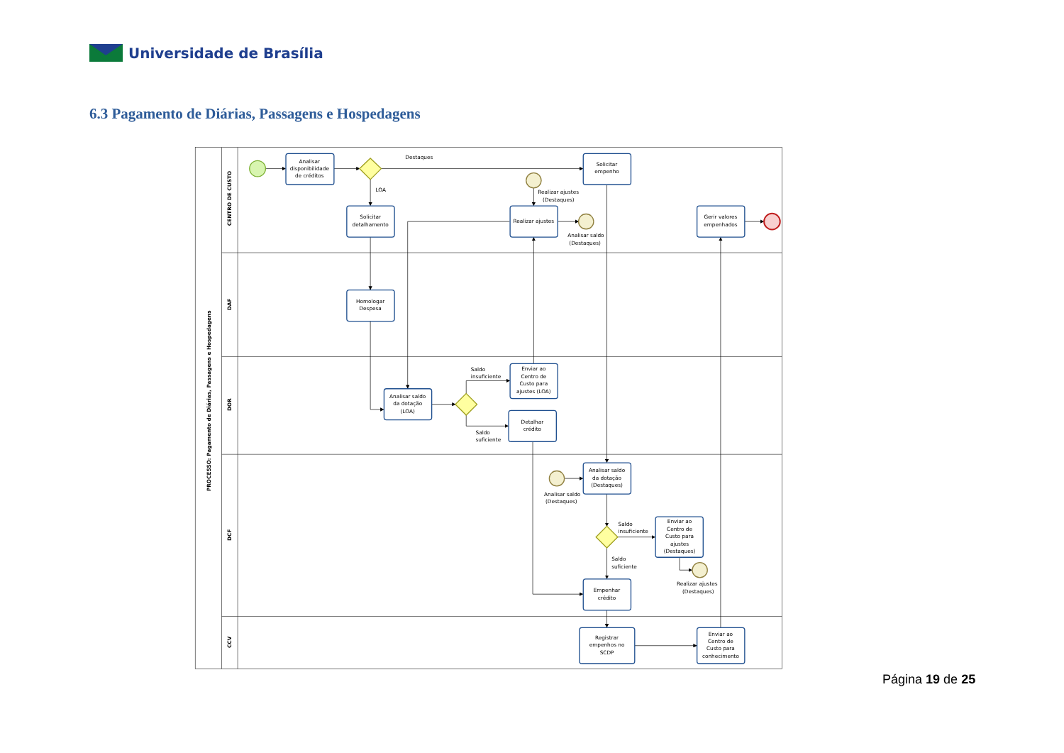Universidade de Brasília
6.3 Pagamento de Diárias, Passagens e Hospedagens
PROCESSO: Pagamento de Diárias, Passagens e Hospedagens
CENTRO DE CUSTO
DAF
DOR
DCF
CCV
Analisar
disponibilidade
de créditos
Destaques
LOA
Solicitar
empenho
Realizar ajustes
(Destaques)
Solicitar
detalhamento
Realizar ajustes
Analisar saldo
(Destaques)
Gerir valores
empenhados
Homologar
Despesa
Saldo
insuficiente
Enviar ao
Centro de
Custo para
ajustes (LOA)
Analisar saldo
da dotação
(LOA)
Detalhar
crédito
Saldo
suficiente
Analisar saldo
da dotação
(Destaques)
Analisar saldo
(Destaques)
Saldo
insuficiente
Enviar ao
Centro de
Custo para
ajustes
(Destaques)
Saldo
suficiente
Realizar ajustes
(Destaques)
Empenhar
crédito
Registrar
empenhos no
SCDP
Enviar ao
Centro de
Custo para
conhecimento
Página 19 de 25